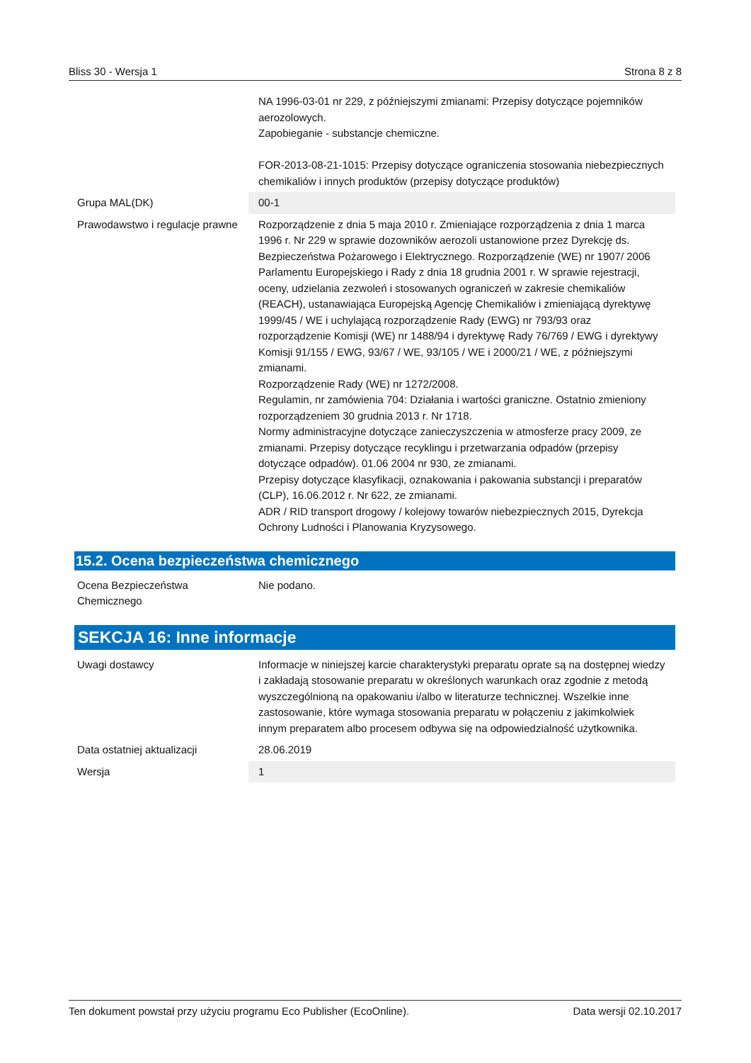Bliss 30 - Wersja 1 Strona 8 z 8
| | NA 1996-03-01 nr 229, z późniejszymi zmianami: Przepisy dotyczące pojemników aerozolowych. Zapobieganie - substancje chemiczne. FOR-2013-08-21-1015: Przepisy dotyczące ograniczenia stosowania niebezpiecznych chemikaliów i innych produktów (przepisy dotyczące produktów) |
| Grupa MAL(DK) | 00-1 |
| Prawodawstwo i regulacje prawne | Rozporządzenie z dnia 5 maja 2010 r. Zmieniające rozporządzenia z dnia 1 marca 1996 r. Nr 229 w sprawie dozowników aerozoli ustanowione przez Dyrekcję ds. Bezpieczeństwa Pożarowego i Elektrycznego. Rozporządzenie (WE) nr 1907/ 2006 Parlamentu Europejskiego i Rady z dnia 18 grudnia 2001 r. W sprawie rejestracji, oceny, udzielania zezwoleń i stosowanych ograniczeń w zakresie chemikaliów (REACH), ustanawiająca Europejską Agencję Chemikaliów i zmieniającą dyrektywę 1999/45 / WE i uchylającą rozporządzenie Rady (EWG) nr 793/93 oraz rozporządzenie Komisji (WE) nr 1488/94 i dyrektywę Rady 76/769 / EWG i dyrektywy Komisji 91/155 / EWG, 93/67 / WE, 93/105 / WE i 2000/21 / WE, z późniejszymi zmianami. Rozporządzenie Rady (WE) nr 1272/2008. Regulamin, nr zamówienia 704: Działania i wartości graniczne. Ostatnio zmieniony rozporządzeniem 30 grudnia 2013 r. Nr 1718. Normy administracyjne dotyczące zanieczyszczenia w atmosferze pracy 2009, ze zmianami. Przepisy dotyczące recyklingu i przetwarzania odpadów (przepisy dotyczące odpadów). 01.06 2004 nr 930, ze zmianami. Przepisy dotyczące klasyfikacji, oznakowania i pakowania substancji i preparatów (CLP), 16.06.2012 r. Nr 622, ze zmianami. ADR / RID transport drogowy / kolejowy towarów niebezpiecznych 2015, Dyrekcja Ochrony Ludności i Planowania Kryzysowego. |
15.2. Ocena bezpieczeństwa chemicznego
| Ocena Bezpieczeństwa Chemicznego | Nie podano. |
SEKCJA 16: Inne informacje
| Uwagi dostawcy | Informacje w niniejszej karcie charakterystyki preparatu oprate są na dostępnej wiedzy i zakładają stosowanie preparatu w określonych warunkach oraz zgodnie z metodą wyszczególnioną na opakowaniu i/albo w literaturze technicznej. Wszelkie inne zastosowanie, które wymaga stosowania preparatu w połączeniu z jakimkolwiek innym preparatem albo procesem odbywa się na odpowiedzialność użytkownika. |
| Data ostatniej aktualizacji | 28.06.2019 |
| Wersja | 1 |
Ten dokument powstał przy użyciu programu Eco Publisher (EcoOnline). Data wersji 02.10.2017